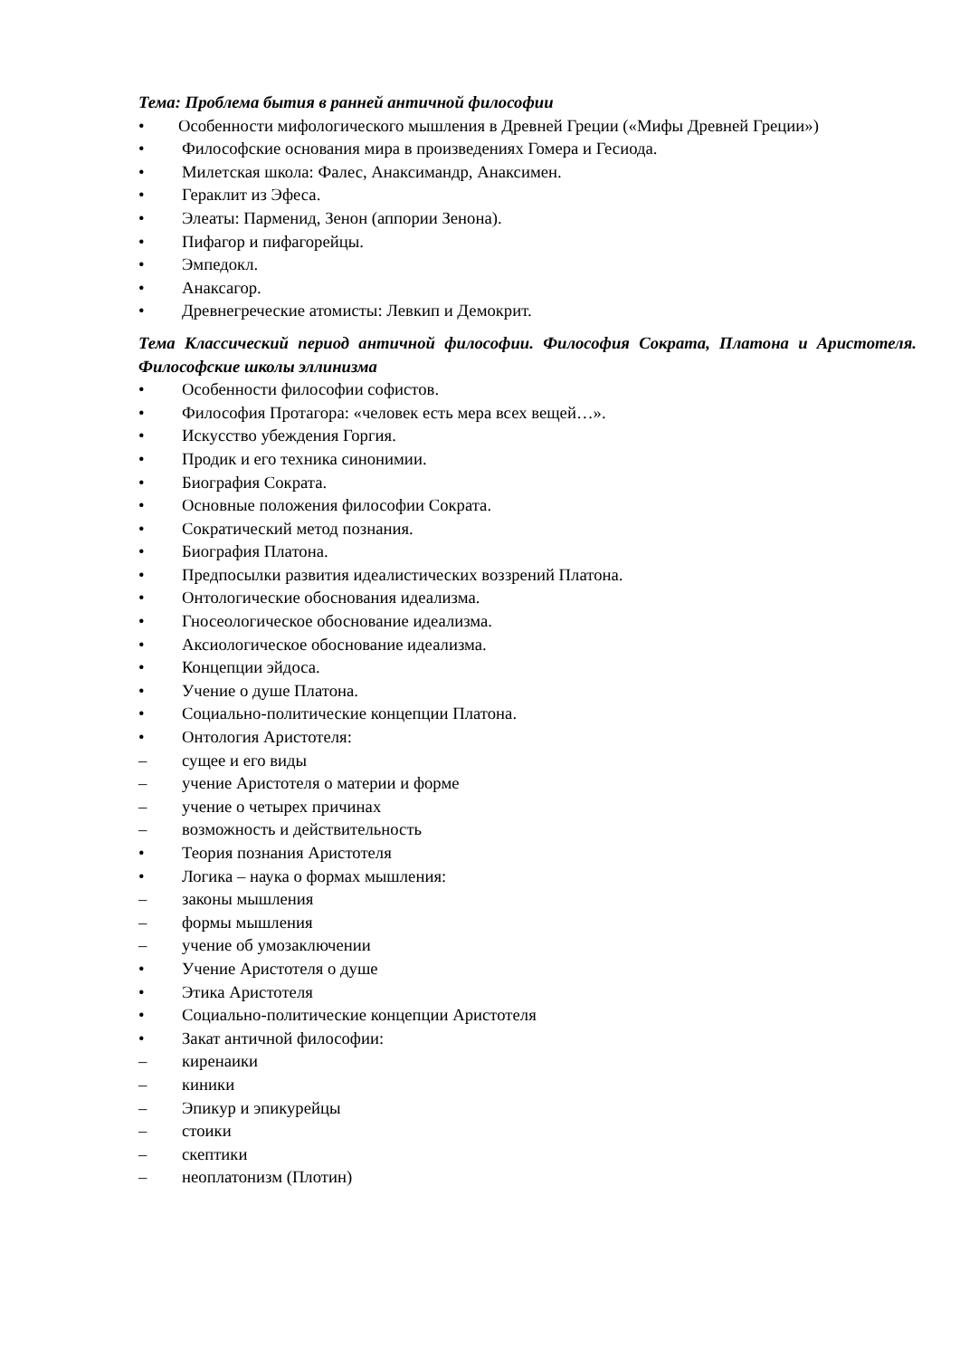Тема: Проблема бытия в ранней античной философии
• Особенности мифологического мышления в Древней Греции («Мифы Древней Греции»)
• Философские основания мира в произведениях Гомера и Гесиода.
• Милетская школа: Фалес, Анаксимандр, Анаксимен.
• Гераклит из Эфеса.
• Элеаты: Парменид, Зенон (аппории Зенона).
• Пифагор и пифагорейцы.
• Эмпедокл.
• Анаксагор.
• Древнегреческие атомисты: Левкип и Демокрит.
Тема Классический период античной философии. Философия Сократа, Платона и Аристотеля. Философские школы эллинизма
• Особенности философии софистов.
• Философия Протагора: «человек есть мера всех вещей…».
• Искусство убеждения Горгия.
• Продик и его техника синонимии.
• Биография Сократа.
• Основные положения философии Сократа.
• Сократический метод познания.
• Биография Платона.
• Предпосылки развития идеалистических воззрений Платона.
• Онтологические обоснования идеализма.
• Гносеологическое обоснование идеализма.
• Аксиологическое обоснование идеализма.
• Концепции эйдоса.
• Учение о душе Платона.
• Социально-политические концепции Платона.
• Онтология Аристотеля:
– сущее и его виды
– учение Аристотеля о материи и форме
– учение о четырех причинах
– возможность и действительность
• Теория познания Аристотеля
• Логика – наука о формах мышления:
– законы мышления
– формы мышления
– учение об умозаключении
• Учение Аристотеля о душе
• Этика Аристотеля
• Социально-политические концепции Аристотеля
• Закат античной философии:
– киренаики
– киники
– Эпикур и эпикурейцы
– стоики
– скептики
– неоплатонизм (Плотин)